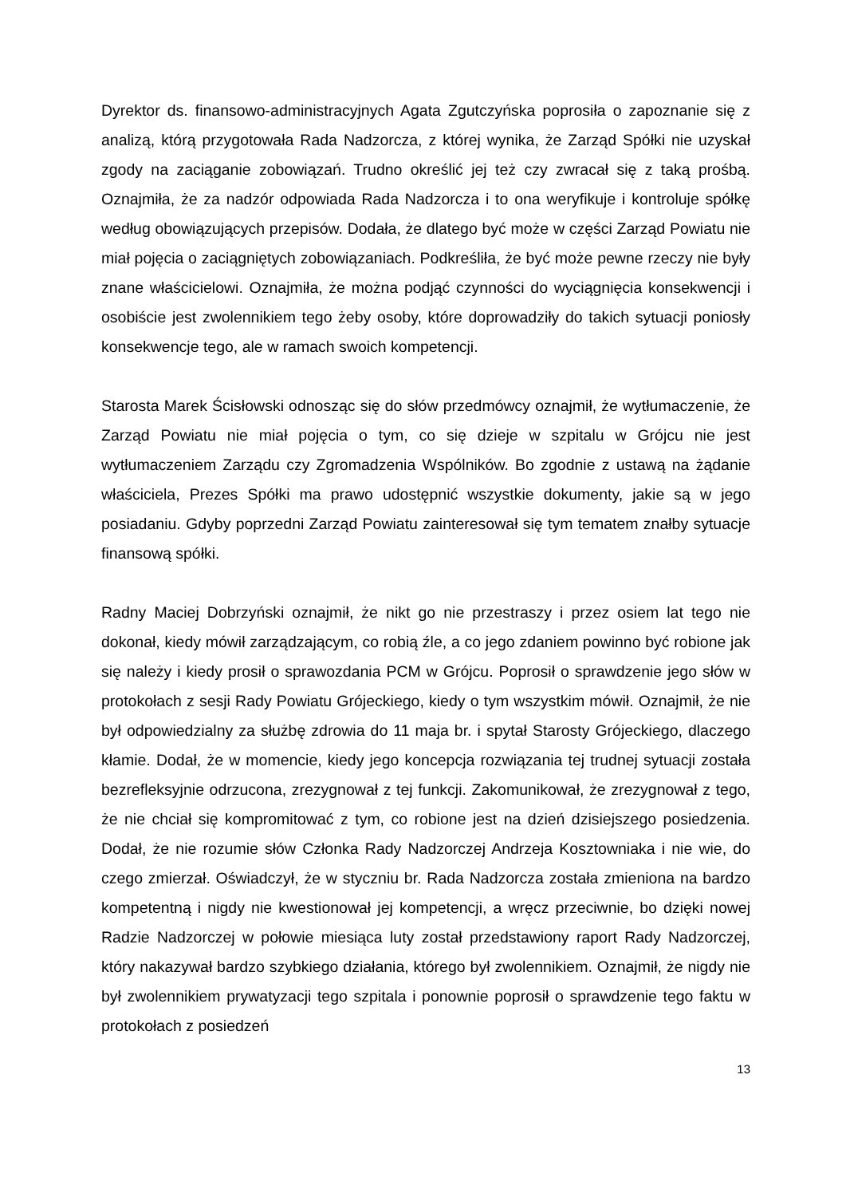Dyrektor ds. finansowo-administracyjnych Agata Zgutczyńska poprosiła o zapoznanie się z analizą, którą przygotowała Rada Nadzorcza, z której wynika, że Zarząd Spółki nie uzyskał zgody na zaciąganie zobowiązań. Trudno określić jej też czy zwracał się z taką prośbą. Oznajmiła, że za nadzór odpowiada Rada Nadzorcza i to ona weryfikuje i kontroluje spółkę według obowiązujących przepisów. Dodała, że dlatego być może w części Zarząd Powiatu nie miał pojęcia o zaciągniętych zobowiązaniach. Podkreśliła, że być może pewne rzeczy nie były znane właścicielowi. Oznajmiła, że można podjąć czynności do wyciągnięcia konsekwencji i osobiście jest zwolennikiem tego żeby osoby, które doprowadziły do takich sytuacji poniosły konsekwencje tego, ale w ramach swoich kompetencji.
Starosta Marek Ścisłowski odnosząc się do słów przedmówcy oznajmił, że wytłumaczenie, że Zarząd Powiatu nie miał pojęcia o tym, co się dzieje w szpitalu w Grójcu nie jest wytłumaczeniem Zarządu czy Zgromadzenia Wspólników. Bo zgodnie z ustawą na żądanie właściciela, Prezes Spółki ma prawo udostępnić wszystkie dokumenty, jakie są w jego posiadaniu. Gdyby poprzedni Zarząd Powiatu zainteresował się tym tematem znałby sytuacje finansową spółki.
Radny Maciej Dobrzyński oznajmił, że nikt go nie przestraszy i przez osiem lat tego nie dokonał, kiedy mówił zarządzającym, co robią źle, a co jego zdaniem powinno być robione jak się należy i kiedy prosił o sprawozdania PCM w Grójcu. Poprosił o sprawdzenie jego słów w protokołach z sesji Rady Powiatu Grójeckiego, kiedy o tym wszystkim mówił. Oznajmił, że nie był odpowiedzialny za służbę zdrowia do 11 maja br. i spytał Starosty Grójeckiego, dlaczego kłamie. Dodał, że w momencie, kiedy jego koncepcja rozwiązania tej trudnej sytuacji została bezrefleksyjnie odrzucona, zrezygnował z tej funkcji. Zakomunikował, że zrezygnował z tego, że nie chciał się kompromitować z tym, co robione jest na dzień dzisiejszego posiedzenia. Dodał, że nie rozumie słów Członka Rady Nadzorczej Andrzeja Kosztowniaka i nie wie, do czego zmierzał. Oświadczył, że w styczniu br. Rada Nadzorcza została zmieniona na bardzo kompetentną i nigdy nie kwestionował jej kompetencji, a wręcz przeciwnie, bo dzięki nowej Radzie Nadzorczej w połowie miesiąca luty został przedstawiony raport Rady Nadzorczej, który nakazywał bardzo szybkiego działania, którego był zwolennikiem. Oznajmił, że nigdy nie był zwolennikiem prywatyzacji tego szpitala i ponownie poprosił o sprawdzenie tego faktu w protokołach z posiedzeń
13